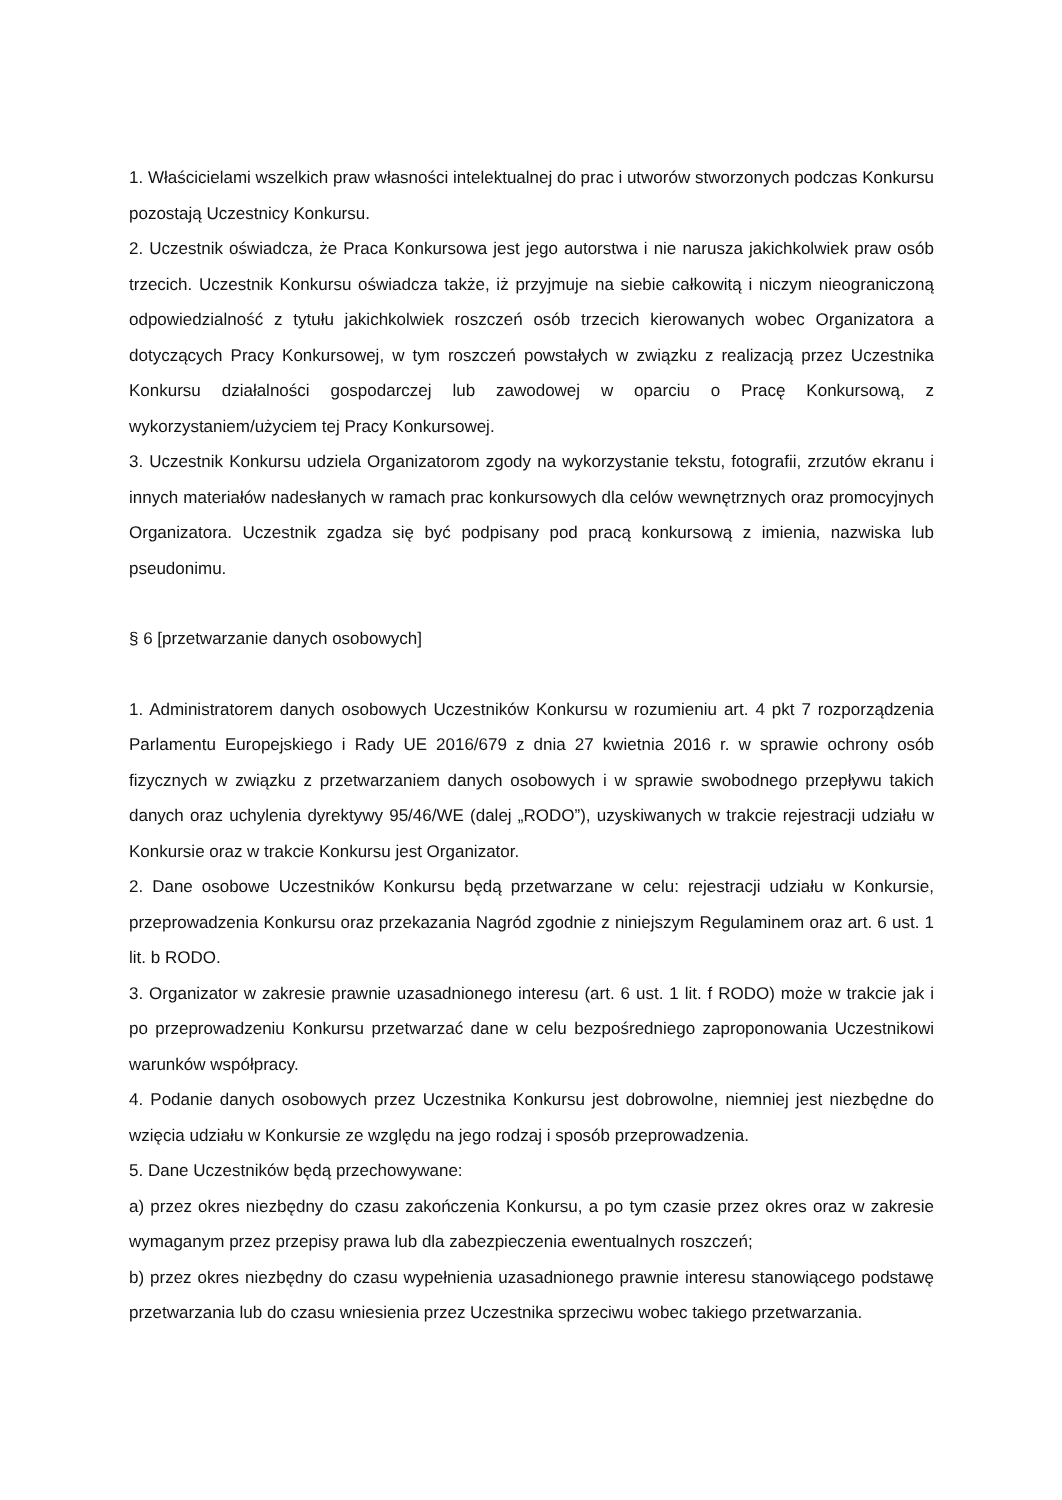1. Właścicielami wszelkich praw własności intelektualnej do prac i utworów stworzonych podczas Konkursu pozostają Uczestnicy Konkursu.
2. Uczestnik oświadcza, że Praca Konkursowa jest jego autorstwa i nie narusza jakichkolwiek praw osób trzecich. Uczestnik Konkursu oświadcza także, iż przyjmuje na siebie całkowitą i niczym nieograniczoną odpowiedzialność z tytułu jakichkolwiek roszczeń osób trzecich kierowanych wobec Organizatora a dotyczących Pracy Konkursowej, w tym roszczeń powstałych w związku z realizacją przez Uczestnika Konkursu działalności gospodarczej lub zawodowej w oparciu o Pracę Konkursową, z wykorzystaniem/użyciem tej Pracy Konkursowej.
3. Uczestnik Konkursu udziela Organizatorom zgody na wykorzystanie tekstu, fotografii, zrzutów ekranu i innych materiałów nadesłanych w ramach prac konkursowych dla celów wewnętrznych oraz promocyjnych Organizatora. Uczestnik zgadza się być podpisany pod pracą konkursową z imienia, nazwiska lub pseudonimu.
§ 6 [przetwarzanie danych osobowych]
1. Administratorem danych osobowych Uczestników Konkursu w rozumieniu art. 4 pkt 7 rozporządzenia Parlamentu Europejskiego i Rady UE 2016/679 z dnia 27 kwietnia 2016 r. w sprawie ochrony osób fizycznych w związku z przetwarzaniem danych osobowych i w sprawie swobodnego przepływu takich danych oraz uchylenia dyrektywy 95/46/WE (dalej „RODO”), uzyskiwanych w trakcie rejestracji udziału w Konkursie oraz w trakcie Konkursu jest Organizator.
2. Dane osobowe Uczestników Konkursu będą przetwarzane w celu: rejestracji udziału w Konkursie, przeprowadzenia Konkursu oraz przekazania Nagród zgodnie z niniejszym Regulaminem oraz art. 6 ust. 1 lit. b RODO.
3. Organizator w zakresie prawnie uzasadnionego interesu (art. 6 ust. 1 lit. f RODO) może w trakcie jak i po przeprowadzeniu Konkursu przetwarzać dane w celu bezpośredniego zaproponowania Uczestnikowi warunków współpracy.
4. Podanie danych osobowych przez Uczestnika Konkursu jest dobrowolne, niemniej jest niezbędne do wzięcia udziału w Konkursie ze względu na jego rodzaj i sposób przeprowadzenia.
5. Dane Uczestników będą przechowywane:
a) przez okres niezbędny do czasu zakończenia Konkursu, a po tym czasie przez okres oraz w zakresie wymaganym przez przepisy prawa lub dla zabezpieczenia ewentualnych roszczeń;
b) przez okres niezbędny do czasu wypełnienia uzasadnionego prawnie interesu stanowiącego podstawę przetwarzania lub do czasu wniesienia przez Uczestnika sprzeciwu wobec takiego przetwarzania.